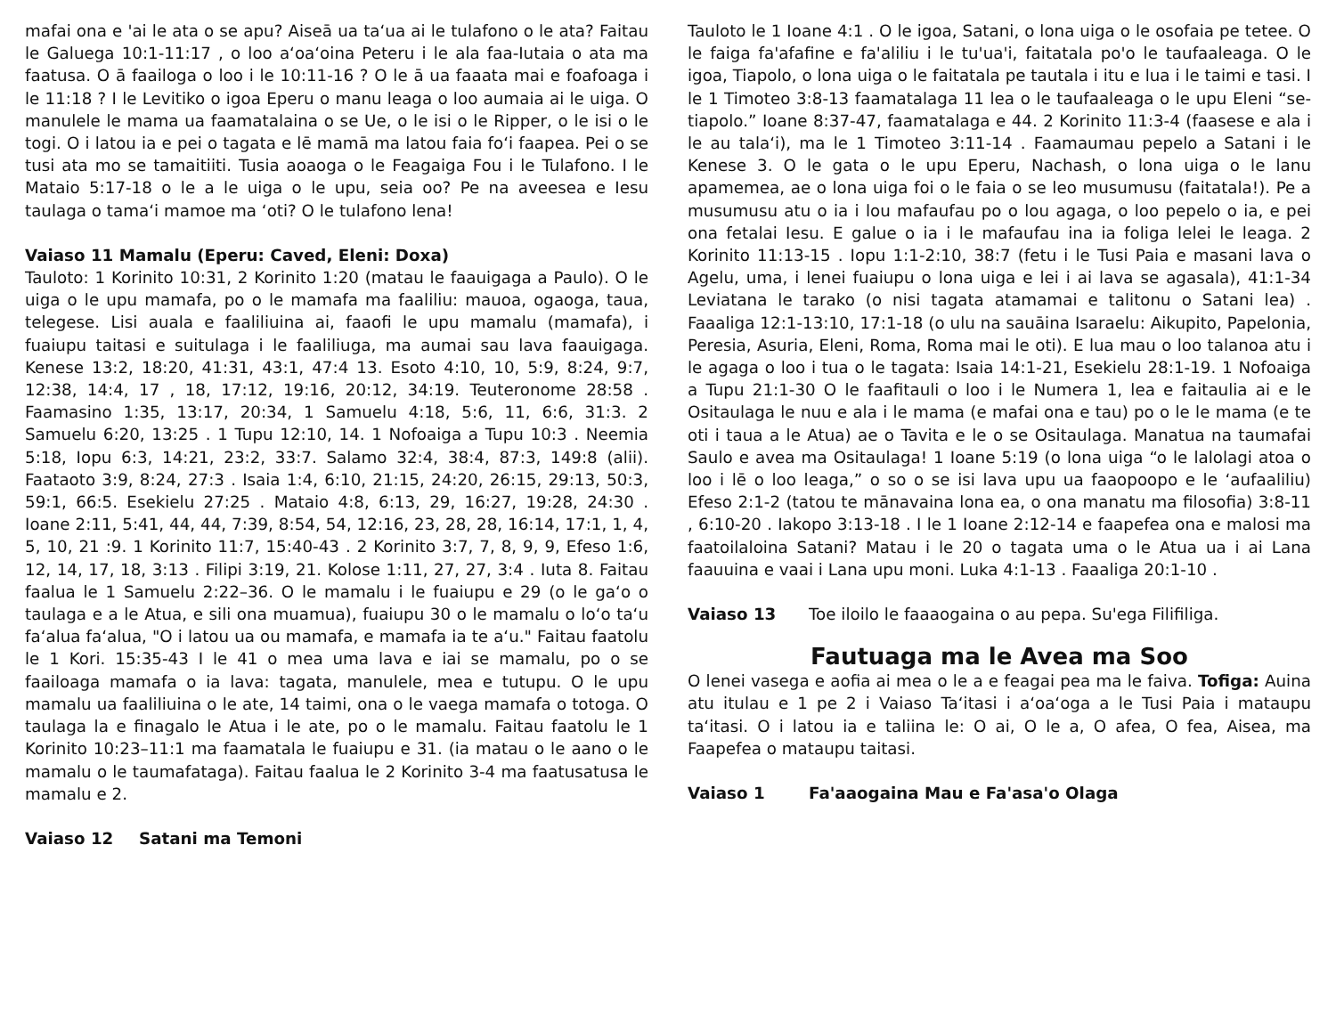mafai ona e 'ai le ata o se apu? Aiseā ua taʻua ai le tulafono o le ata? Faitau le Galuega 10:1-11:17 , o loo aʻoaʻoina Peteru i le ala faa-Iutaia o ata ma faatusa. O ā faailoga o loo i le 10:11-16 ? O le ā ua faaata mai e foafoaga i le 11:18 ? I le Levitiko o igoa Eperu o manu leaga o loo aumaia ai le uiga. O manulele le mama ua faamatalaina o se Ue, o le isi o le Ripper, o le isi o le togi. O i latou ia e pei o tagata e lē mamā ma latou faia foʻi faapea. Pei o se tusi ata mo se tamaitiiti. Tusia aoaoga o le Feagaiga Fou i le Tulafono. I le Mataio 5:17-18 o le a le uiga o le upu, seia oo? Pe na aveesea e Iesu taulaga o tamaʻi mamoe ma ʻoti? O le tulafono lena!
Vaiaso 11 Mamalu (Eperu: Caved, Eleni: Doxa)
Tauloto: 1 Korinito 10:31, 2 Korinito 1:20 (matau le faauigaga a Paulo). O le uiga o le upu mamafa, po o le mamafa ma faaliliu: mauoa, ogaoga, taua, telegese. Lisi auala e faaliliuina ai, faaofi le upu mamalu (mamafa), i fuaiupu taitasi e suitulaga i le faaliliuga, ma aumai sau lava faauigaga. Kenese 13:2, 18:20, 41:31, 43:1, 47:4 13. Esoto 4:10, 10, 5:9, 8:24, 9:7, 12:38, 14:4, 17 , 18, 17:12, 19:16, 20:12, 34:19. Teuteronome 28:58 . Faamasino 1:35, 13:17, 20:34, 1 Samuelu 4:18, 5:6, 11, 6:6, 31:3. 2 Samuelu 6:20, 13:25 . 1 Tupu 12:10, 14. 1 Nofoaiga a Tupu 10:3 . Neemia 5:18, Iopu 6:3, 14:21, 23:2, 33:7. Salamo 32:4, 38:4, 87:3, 149:8 (alii). Faataoto 3:9, 8:24, 27:3 . Isaia 1:4, 6:10, 21:15, 24:20, 26:15, 29:13, 50:3, 59:1, 66:5. Esekielu 27:25 . Mataio 4:8, 6:13, 29, 16:27, 19:28, 24:30 . Ioane 2:11, 5:41, 44, 44, 7:39, 8:54, 54, 12:16, 23, 28, 28, 16:14, 17:1, 1, 4, 5, 10, 21 :9. 1 Korinito 11:7, 15:40-43 . 2 Korinito 3:7, 7, 8, 9, 9, Efeso 1:6, 12, 14, 17, 18, 3:13 . Filipi 3:19, 21. Kolose 1:11, 27, 27, 3:4 . Iuta 8. Faitau faalua le 1 Samuelu 2:22–36. O le mamalu i le fuaiupu e 29 (o le gaʻo o taulaga e a le Atua, e sili ona muamua), fuaiupu 30 o le mamalu o loʻo taʻu faʻalua faʻalua, "O i latou ua ou mamafa, e mamafa ia te aʻu." Faitau faatolu le 1 Kori. 15:35-43 I le 41 o mea uma lava e iai se mamalu, po o se faailoaga mamafa o ia lava: tagata, manulele, mea e tutupu. O le upu mamalu ua faaliliuina o le ate, 14 taimi, ona o le vaega mamafa o totoga. O taulaga la e finagalo le Atua i le ate, po o le mamalu. Faitau faatolu le 1 Korinito 10:23–11:1 ma faamatala le fuaiupu e 31. (ia matau o le aano o le mamalu o le taumafataga). Faitau faalua le 2 Korinito 3-4 ma faatusatusa le mamalu e 2.
Vaiaso 12 Satani ma Temoni
Tauloto le 1 Ioane 4:1 . O le igoa, Satani, o lona uiga o le osofaia pe tetee. O le faiga fa'afafine e fa'aliliu i le tu'ua'i, faitatala po'o le taufaaleaga. O le igoa, Tiapolo, o lona uiga o le faitatala pe tautala i itu e lua i le taimi e tasi. I le 1 Timoteo 3:8-13 faamatalaga 11 lea o le taufaaleaga o le upu Eleni “se-tiapolo.” Ioane 8:37-47, faamatalaga e 44. 2 Korinito 11:3-4 (faasese e ala i le au talaʻi), ma le 1 Timoteo 3:11-14 . Faamaumau pepelo a Satani i le Kenese 3. O le gata o le upu Eperu, Nachash, o lona uiga o le lanu apamemea, ae o lona uiga foi o le faia o se leo musumusu (faitatala!). Pe a musumusu atu o ia i lou mafaufau po o lou agaga, o loo pepelo o ia, e pei ona fetalai Iesu. E galue o ia i le mafaufau ina ia foliga lelei le leaga. 2 Korinito 11:13-15 . Iopu 1:1-2:10, 38:7 (fetu i le Tusi Paia e masani lava o Agelu, uma, i lenei fuaiupu o lona uiga e lei i ai lava se agasala), 41:1-34 Leviatana le tarako (o nisi tagata atamamai e talitonu o Satani lea) . Faaaliga 12:1-13:10, 17:1-18 (o ulu na sauāina Isaraelu: Aikupito, Papelonia, Peresia, Asuria, Eleni, Roma, Roma mai le oti). E lua mau o loo talanoa atu i le agaga o loo i tua o le tagata: Isaia 14:1-21, Esekielu 28:1-19. 1 Nofoaiga a Tupu 21:1-30 O le faafitauli o loo i le Numera 1, lea e faitaulia ai e le Ositaulaga le nuu e ala i le mama (e mafai ona e tau) po o le le mama (e te oti i taua a le Atua) ae o Tavita e le o se Ositaulaga. Manatua na taumafai Saulo e avea ma Ositaulaga! 1 Ioane 5:19 (o lona uiga “o le lalolagi atoa o loo i lē o loo leaga,” o so o se isi lava upu ua faaopoopo e le ʻaufaaliliu) Efeso 2:1-2 (tatou te mānavaina lona ea, o ona manatu ma filosofia) 3:8-11 , 6:10-20 . Iakopo 3:13-18 . I le 1 Ioane 2:12-14 e faapefea ona e malosi ma faatoilaloina Satani? Matau i le 20 o tagata uma o le Atua ua i ai Lana faauuina e vaai i Lana upu moni. Luka 4:1-13 . Faaaliga 20:1-10 .
Vaiaso 13 Toe iloilo le faaaogaina o au pepa. Su'ega Filifiliga.
Fautuaga ma le Avea ma Soo
O lenei vasega e aofia ai mea o le a e feagai pea ma le faiva. Tofiga: Auina atu itulau e 1 pe 2 i Vaiaso Taʻitasi i aʻoaʻoga a le Tusi Paia i mataupu taʻitasi. O i latou ia e taliina le: O ai, O le a, O afea, O fea, Aisea, ma Faapefea o mataupu taitasi.
Vaiaso 1 Fa'aaogaina Mau e Fa'asa'o Olaga